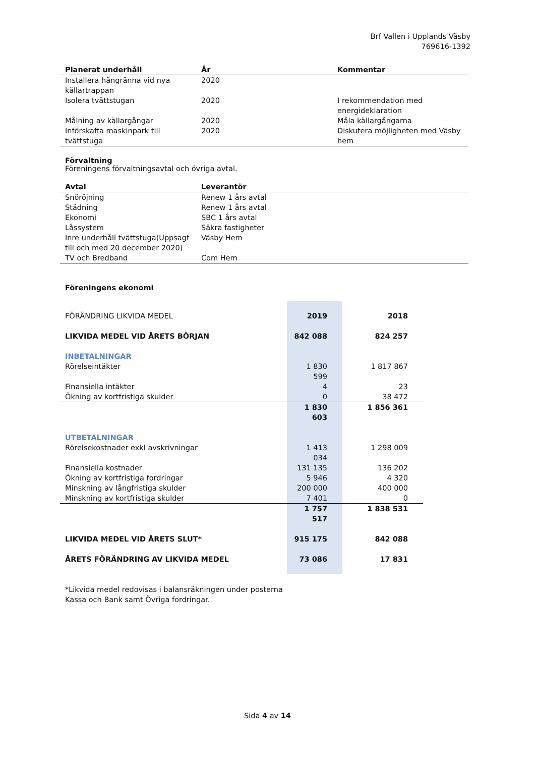Brf Vallen i Upplands Väsby
769616-1392
| Planerat underhåll | År | Kommentar |
| --- | --- | --- |
| Installera hängränna vid nya källartrappan | 2020 | |
| Isolera tvättstugan | 2020 | I rekommendation med energideklaration |
| Målning av källargångar | 2020 | Måla källargångarna |
| Införskaffa maskinpark till tvättstuga | 2020 | Diskutera möjligheten med Väsby hem |
Förvaltning
Föreningens förvaltningsavtal och övriga avtal.
| Avtal | Leverantör |
| --- | --- |
| Snöröjning | Renew 1 års avtal |
| Städning | Renew 1 års avtal |
| Ekonomi | SBC 1 års avtal |
| Låssystem | Säkra fastigheter |
| Inre underhåll tvättstuga(Uppsagt till och med 20 december 2020) | Väsby Hem |
| TV och Bredband | Com Hem |
Föreningens ekonomi
| FÖRÄNDRING LIKVIDA MEDEL | 2019 | 2018 |
| LIKVIDA MEDEL VID ÅRETS BÖRJAN | 842 088 | 824 257 |
| INBETALNINGAR | | |
| Rörelseintäkter | 1 830 599 | 1 817 867 |
| Finansiella intäkter | 4 | 23 |
| Ökning av kortfristiga skulder | 0 | 38 472 |
| | 1 830 603 | 1 856 361 |
| UTBETALNINGAR | | |
| Rörelsekostnader exkl avskrivningar | 1 413 034 | 1 298 009 |
| Finansiella kostnader | 131 135 | 136 202 |
| Ökning av kortfristiga fordringar | 5 946 | 4 320 |
| Minskning av långfristiga skulder | 200 000 | 400 000 |
| Minskning av kortfristiga skulder | 7 401 | 0 |
| | 1 757 517 | 1 838 531 |
| LIKVIDA MEDEL VID ÅRETS SLUT* | 915 175 | 842 088 |
| ÅRETS FÖRÄNDRING AV LIKVIDA MEDEL | 73 086 | 17 831 |
*Likvida medel redovisas i balansräkningen under posterna
Kassa och Bank samt Övriga fordringar.
Sida 4 av 14